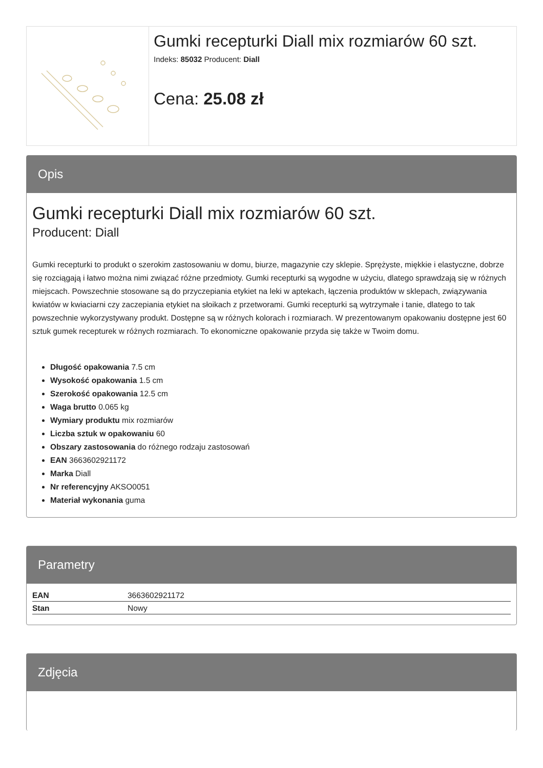Gumki recepturki Diall mix rozmiarów 60 szt.
Indeks: 85032 Producent: Diall
Cena: 25.08 zł
Opis
Gumki recepturki Diall mix rozmiarów 60 szt.
Producent: Diall
Gumki recepturki to produkt o szerokim zastosowaniu w domu, biurze, magazynie czy sklepie. Sprężyste, miękkie i elastyczne, dobrze się rozciągają i łatwo można nimi związać różne przedmioty. Gumki recepturki są wygodne w użyciu, dlatego sprawdzają się w różnych miejscach. Powszechnie stosowane są do przyczepiania etykiet na leki w aptekach, łączenia produktów w sklepach, związywania kwiatów w kwiaciarni czy zaczepiania etykiet na słoikach z przetworami. Gumki recepturki są wytrzymałe i tanie, dlatego to tak powszechnie wykorzystywany produkt. Dostępne są w różnych kolorach i rozmiarach. W prezentowanym opakowaniu dostępne jest 60 sztuk gumek recepturek w różnych rozmiarach. To ekonomiczne opakowanie przyda się także w Twoim domu.
Długość opakowania 7.5 cm
Wysokość opakowania 1.5 cm
Szerokość opakowania 12.5 cm
Waga brutto 0.065 kg
Wymiary produktu mix rozmiarów
Liczba sztuk w opakowaniu 60
Obszary zastosowania do różnego rodzaju zastosowań
EAN 3663602921172
Marka Diall
Nr referencyjny AKSO0051
Materiał wykonania guma
Parametry
| EAN | 3663602921172 |
| Stan | Nowy |
Zdjęcia